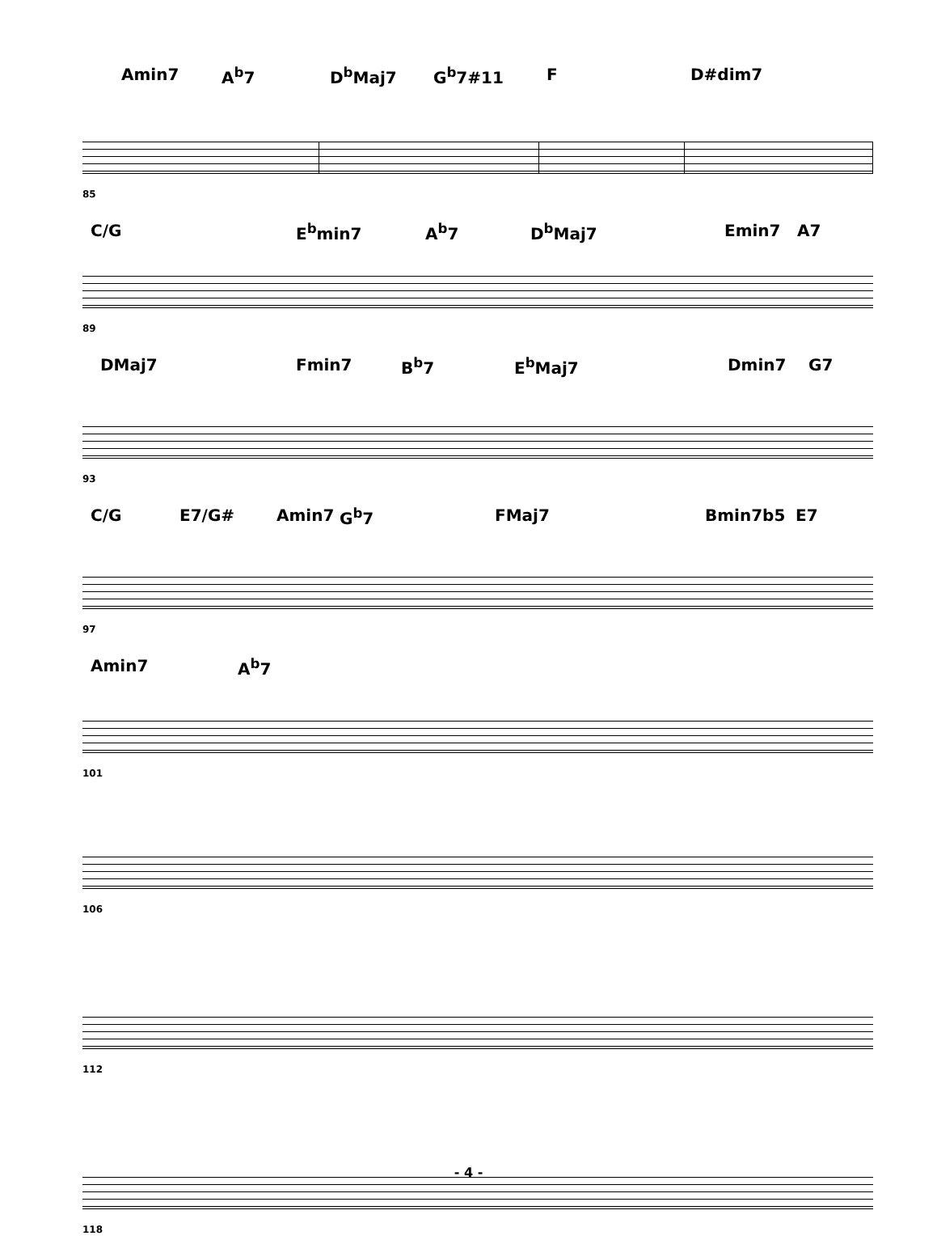Amin7 A<sup>b</sup>7 D<sup>b</sup>Maj7 G<sup>b</sup>7#11 F D#dim7
85
C/G E<sup>b</sup>min7 A<sup>b</sup>7 D<sup>b</sup>Maj7 Emin7 A7
89
DMaj7 Fmin7 B<sup>b</sup>7 E<sup>b</sup>Maj7 Dmin7 G7
93
C/G E7/G# Amin7 G<sup>b</sup>7 FMaj7 Bmin7b5 E7
97
Amin7 A<sup>b</sup>7
101
106
112
118
- 4 -